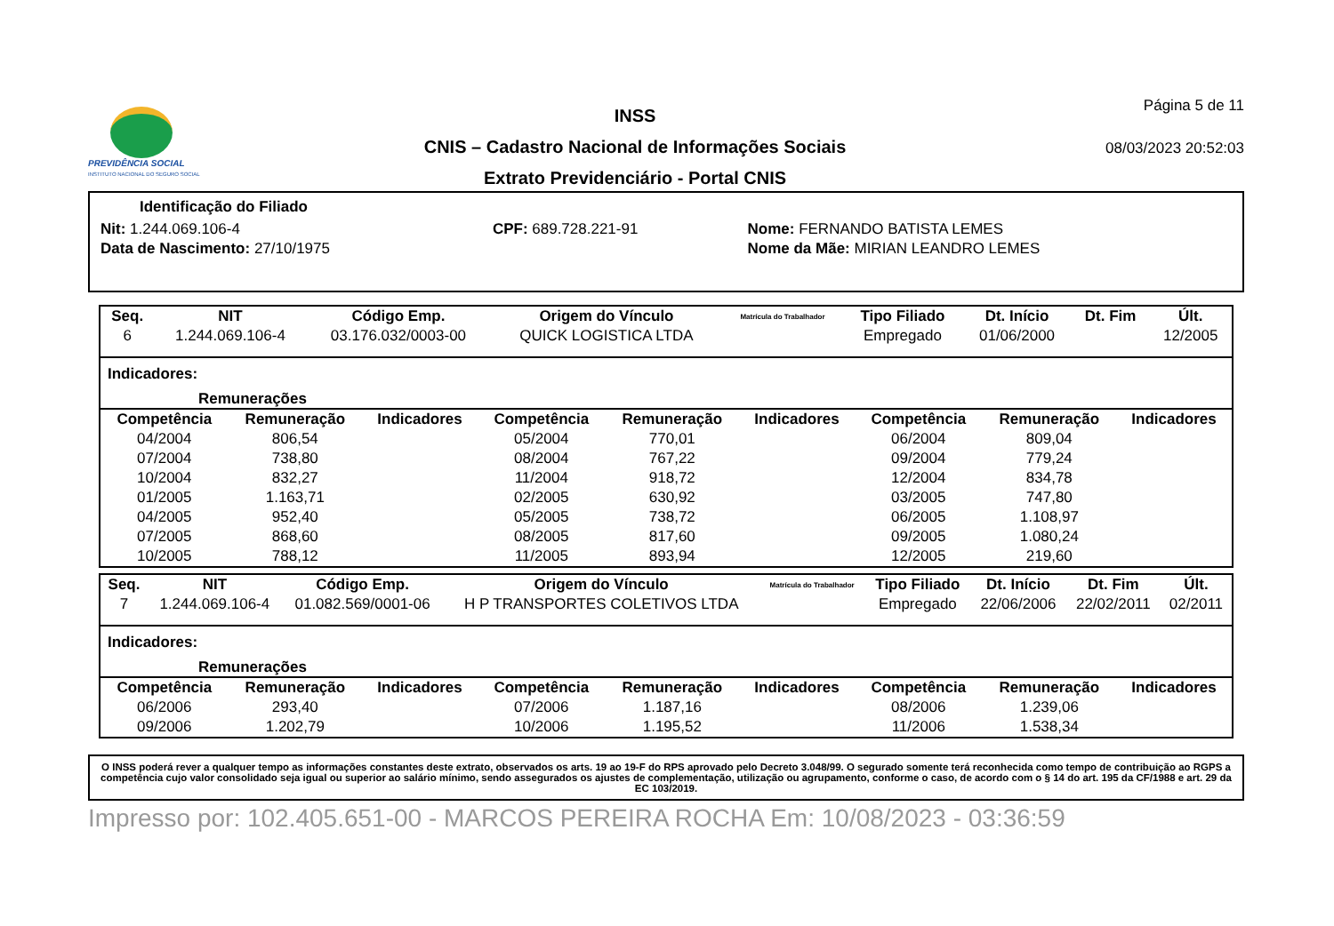PREVIDÊNCIA SOCIAL
INSTITUTO NACIONAL DO SEGURO SOCIAL
INSS
CNIS – Cadastro Nacional de Informações Sociais
Extrato Previdenciário - Portal CNIS
Página 5 de 11
08/03/2023 20:52:03
Identificação do Filiado
| Nit: 1.244.069.106-4 | CPF: 689.728.221-91 | Nome: FERNANDO BATISTA LEMES |
| Data de Nascimento: 27/10/1975 | | Nome da Mãe: MIRIAN LEANDRO LEMES |
| Seq. | NIT | Código Emp. | Origem do Vínculo | Matrícula do Trabalhador | Tipo Filiado | Dt. Início | Dt. Fim | Últ. |
| --- | --- | --- | --- | --- | --- | --- | --- | --- |
| 6 | 1.244.069.106-4 | 03.176.032/0003-00 | QUICK LOGISTICA LTDA | | Empregado | 01/06/2000 | | 12/2005 |
Indicadores:
Remunerações
| Competência | Remuneração | Indicadores | Competência | Remuneração | Indicadores | Competência | Remuneração | Indicadores |
| --- | --- | --- | --- | --- | --- | --- | --- | --- |
| 04/2004 | 806,54 | | 05/2004 | 770,01 | | 06/2004 | 809,04 | |
| 07/2004 | 738,80 | | 08/2004 | 767,22 | | 09/2004 | 779,24 | |
| 10/2004 | 832,27 | | 11/2004 | 918,72 | | 12/2004 | 834,78 | |
| 01/2005 | 1.163,71 | | 02/2005 | 630,92 | | 03/2005 | 747,80 | |
| 04/2005 | 952,40 | | 05/2005 | 738,72 | | 06/2005 | 1.108,97 | |
| 07/2005 | 868,60 | | 08/2005 | 817,60 | | 09/2005 | 1.080,24 | |
| 10/2005 | 788,12 | | 11/2005 | 893,94 | | 12/2005 | 219,60 | |
| Seq. | NIT | Código Emp. | Origem do Vínculo | Matrícula do Trabalhador | Tipo Filiado | Dt. Início | Dt. Fim | Últ. |
| --- | --- | --- | --- | --- | --- | --- | --- | --- |
| 7 | 1.244.069.106-4 | 01.082.569/0001-06 | H P TRANSPORTES COLETIVOS LTDA | | Empregado | 22/06/2006 | 22/02/2011 | 02/2011 |
Indicadores:
Remunerações
| Competência | Remuneração | Indicadores | Competência | Remuneração | Indicadores | Competência | Remuneração | Indicadores |
| --- | --- | --- | --- | --- | --- | --- | --- | --- |
| 06/2006 | 293,40 | | 07/2006 | 1.187,16 | | 08/2006 | 1.239,06 | |
| 09/2006 | 1.202,79 | | 10/2006 | 1.195,52 | | 11/2006 | 1.538,34 | |
O INSS poderá rever a qualquer tempo as informações constantes deste extrato, observados os arts. 19 ao 19-F do RPS aprovado pelo Decreto 3.048/99. O segurado somente terá reconhecida como tempo de contribuição ao RGPS a competência cujo valor consolidado seja igual ou superior ao salário mínimo, sendo assegurados os ajustes de complementação, utilização ou agrupamento, conforme o caso, de acordo com o § 14 do art. 195 da CF/1988 e art. 29 da EC 103/2019.
Impresso por: 102.405.651-00 - MARCOS PEREIRA ROCHA Em: 10/08/2023 - 03:36:59